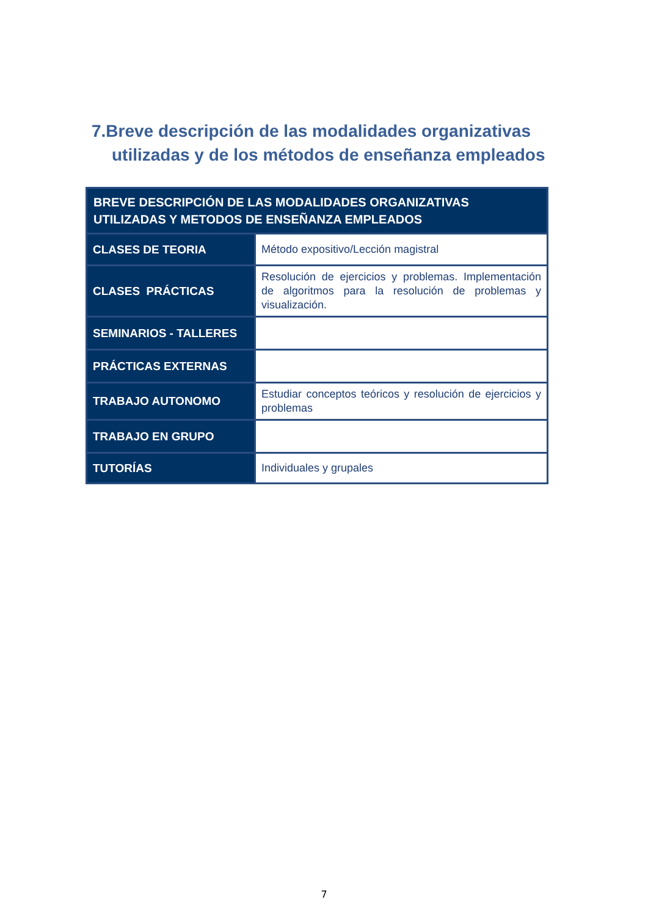7.Breve descripción de las modalidades organizativas utilizadas y de los métodos de enseñanza empleados
| BREVE DESCRIPCIÓN DE LAS MODALIDADES ORGANIZATIVAS UTILIZADAS Y METODOS DE ENSEÑANZA EMPLEADOS | |
| --- | --- |
| CLASES DE TEORIA | Método expositivo/Lección magistral |
| CLASES PRÁCTICAS | Resolución de ejercicios y problemas. Implementación de algoritmos para la resolución de problemas y visualización. |
| SEMINARIOS - TALLERES | |
| PRÁCTICAS EXTERNAS | |
| TRABAJO AUTONOMO | Estudiar conceptos teóricos y resolución de ejercicios y problemas |
| TRABAJO EN GRUPO | |
| TUTORÍAS | Individuales y grupales |
7